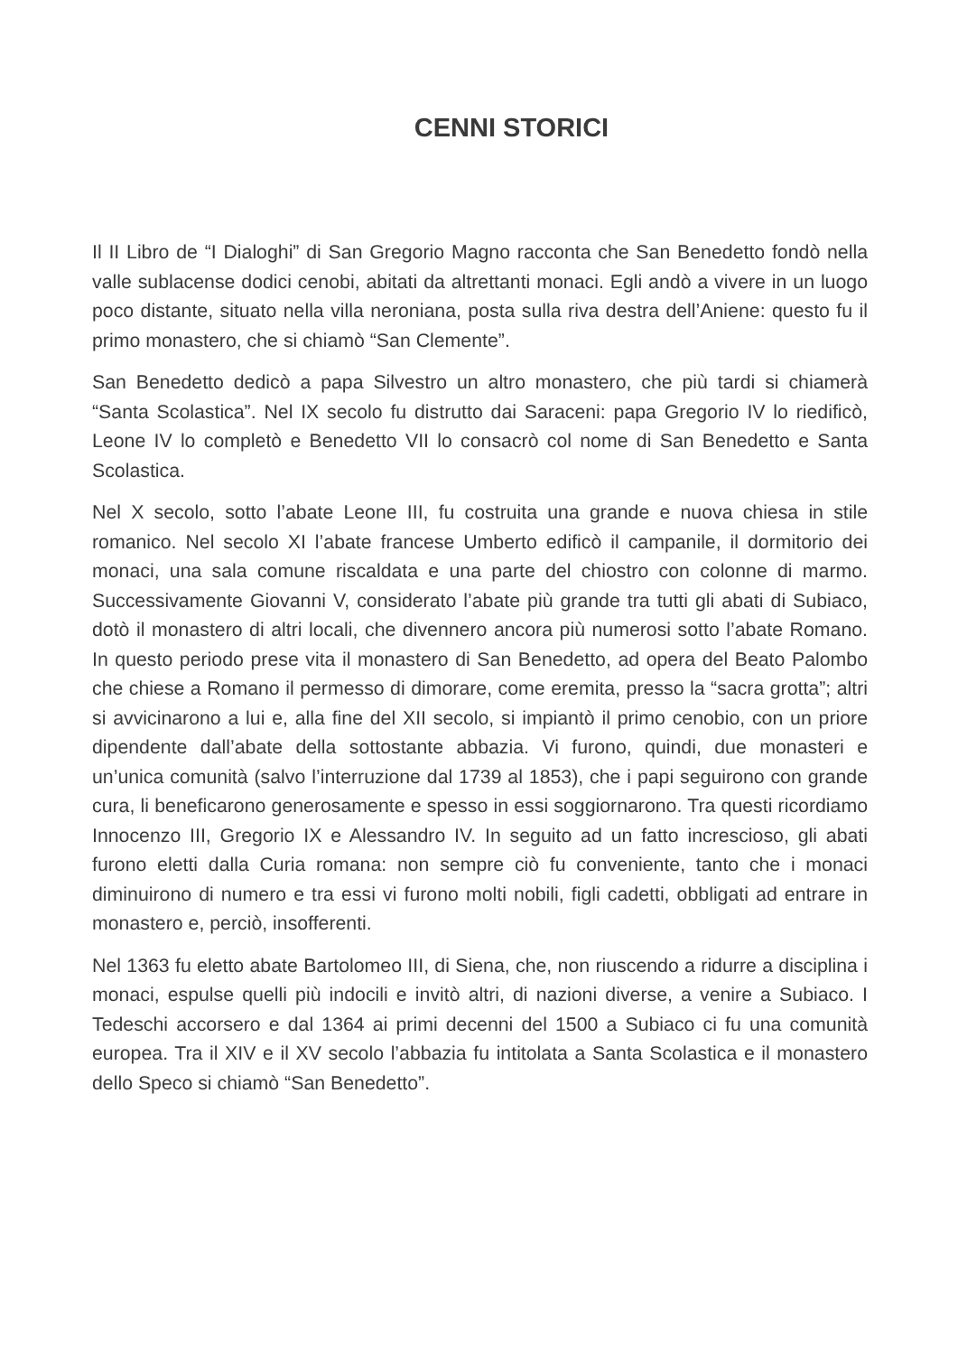CENNI STORICI
Il II Libro de “I Dialoghi” di San Gregorio Magno racconta che San Benedetto fondò nella valle sublacense dodici cenobi, abitati da altrettanti monaci. Egli andò a vivere in un luogo poco distante, situato nella villa neroniana, posta sulla riva destra dell’Aniene: questo fu il primo monastero, che si chiamò “San Clemente”.
San Benedetto dedicò a papa Silvestro un altro monastero, che più tardi si chiamerà “Santa Scolastica”. Nel IX secolo fu distrutto dai Saraceni: papa Gregorio IV lo riedificò, Leone IV lo completò e Benedetto VII lo consacrò col nome di San Benedetto e Santa Scolastica.
Nel X secolo, sotto l’abate Leone III, fu costruita una grande e nuova chiesa in stile romanico. Nel secolo XI l’abate francese Umberto edificò il campanile, il dormitorio dei monaci, una sala comune riscaldata e una parte del chiostro con colonne di marmo. Successivamente Giovanni V, considerato l’abate più grande tra tutti gli abati di Subiaco, dotò il monastero di altri locali, che divennero ancora più numerosi sotto l’abate Romano. In questo periodo prese vita il monastero di San Benedetto, ad opera del Beato Palombo che chiese a Romano il permesso di dimorare, come eremita, presso la “sacra grotta”; altri si avvicinarono a lui e, alla fine del XII secolo, si impiantò il primo cenobio, con un priore dipendente dall’abate della sottostante abbazia. Vi furono, quindi, due monasteri e un’unica comunità (salvo l’interruzione dal 1739 al 1853), che i papi seguirono con grande cura, li beneficarono generosamente e spesso in essi soggiornarono. Tra questi ricordiamo Innocenzo III, Gregorio IX e Alessandro IV. In seguito ad un fatto increscioso, gli abati furono eletti dalla Curia romana: non sempre ciò fu conveniente, tanto che i monaci diminuirono di numero e tra essi vi furono molti nobili, figli cadetti, obbligati ad entrare in monastero e, perciò, insofferenti.
Nel 1363 fu eletto abate Bartolomeo III, di Siena, che, non riuscendo a ridurre a disciplina i monaci, espulse quelli più indocili e invitò altri, di nazioni diverse, a venire a Subiaco. I Tedeschi accorsero e dal 1364 ai primi decenni del 1500 a Subiaco ci fu una comunità europea. Tra il XIV e il XV secolo l’abbazia fu intitolata a Santa Scolastica e il monastero dello Speco si chiamò “San Benedetto”.